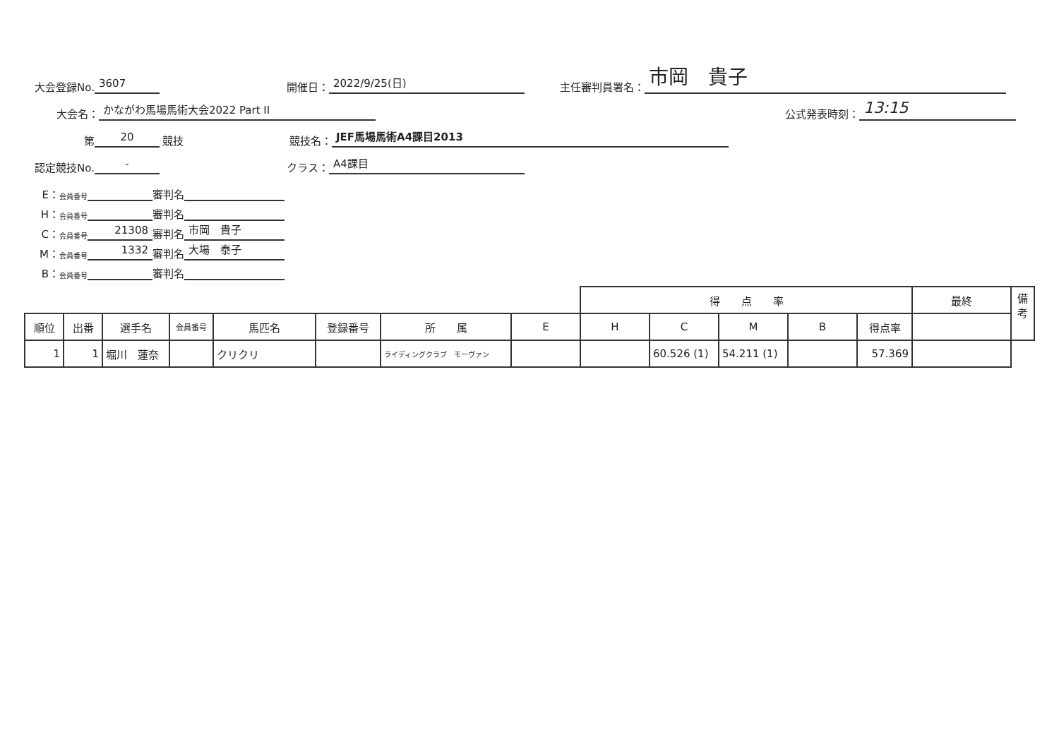大会登録No. 3607 開催日： 2022/9/25(日) 主任審判員署名： 市岡　貴子
大会名： かながわ馬場馬術大会2022 Part II 公式発表時刻： 13:15
第 20 競技 競技名： JEF馬場馬術A4課目2013
認定競技No. - クラス： A4課目
E： 会員番号 審判名
H： 会員番号 審判名
C： 会員番号 21308 審判名 市岡　貴子
M： 会員番号 1332 審判名 大場　泰子
B： 会員番号 審判名
| | | | | | | | | 得 点 率 | | | | | 最終 | 備考 |
| --- | --- | --- | --- | --- | --- | --- | --- | --- | --- | --- | --- | --- | --- | --- |
| 順位 | 出番 | 選手名 | 会員番号 | 馬匹名 | 登録番号 | 所 属 | E | H | C | M | B | 得点率 | | |
| 1 | 1 | 堀川 蓮奈 | | クリクリ | | ライディングクラブ モーヴァン | | | 60.526 (1) | 54.211 (1) | | 57.369 | | |